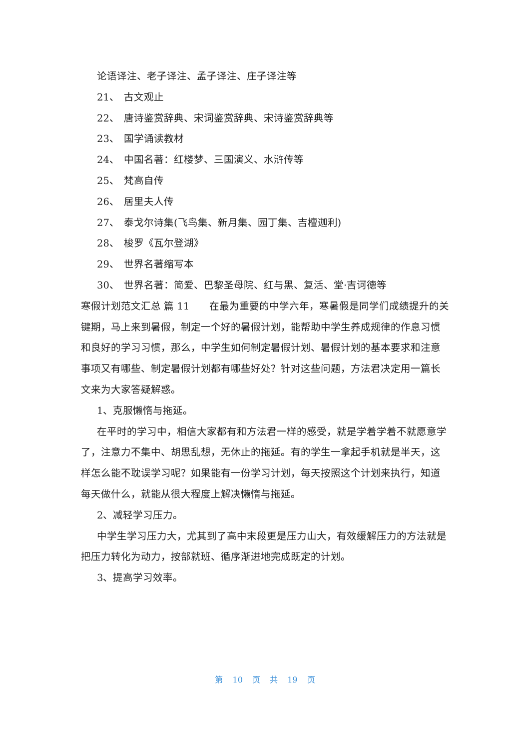论语译注、老子译注、孟子译注、庄子译注等
21、 古文观止
22、 唐诗鉴赏辞典、宋词鉴赏辞典、宋诗鉴赏辞典等
23、 国学诵读教材
24、 中国名著：红楼梦、三国演义、水浒传等
25、 梵高自传
26、 居里夫人传
27、 泰戈尔诗集(飞鸟集、新月集、园丁集、吉檀迦利)
28、 梭罗《瓦尔登湖》
29、 世界名著缩写本
30、 世界名著：简爱、巴黎圣母院、红与黑、复活、堂·吉诃德等
寒假计划范文汇总 篇 11　　在最为重要的中学六年，寒暑假是同学们成绩提升的关键期，马上来到暑假，制定一个好的暑假计划，能帮助中学生养成规律的作息习惯和良好的学习习惯，那么，中学生如何制定暑假计划、暑假计划的基本要求和注意事项又有哪些、制定暑假计划都有哪些好处？针对这些问题，方法君决定用一篇长文来为大家答疑解惑。
1、克服懒惰与拖延。
在平时的学习中，相信大家都有和方法君一样的感受，就是学着学着不就愿意学了，注意力不集中、胡思乱想，无休止的拖延。有的学生一拿起手机就是半天，这样怎么能不耽误学习呢？如果能有一份学习计划，每天按照这个计划来执行，知道每天做什么，就能从很大程度上解决懒惰与拖延。
2、减轻学习压力。
中学生学习压力大，尤其到了高中末段更是压力山大，有效缓解压力的方法就是把压力转化为动力，按部就班、循序渐进地完成既定的计划。
3、提高学习效率。
第 10 页 共 19 页